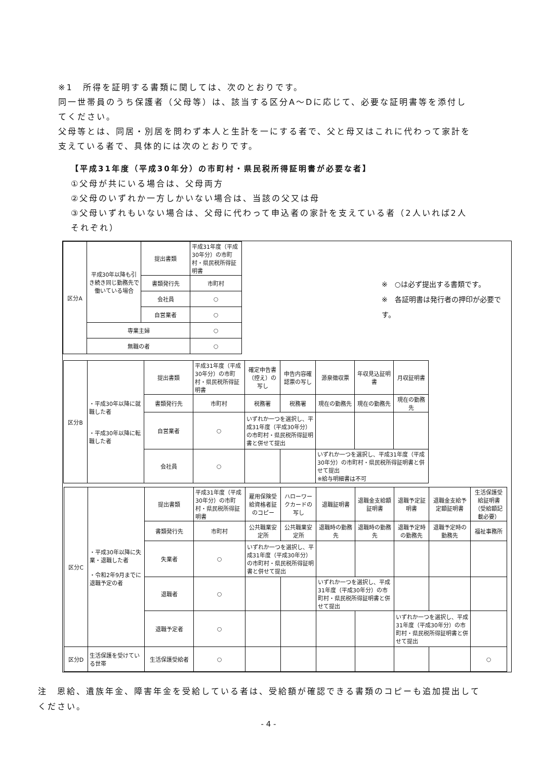※1　所得を証明する書類に関しては、次のとおりです。
同一世帯員のうち保護者（父母等）は、該当する区分A～Dに応じて、必要な証明書等を添付してください。
父母等とは、同居・別居を問わず本人と生計を一にする者で、父と母又はこれに代わって家計を支えている者で、具体的には次のとおりです。
【平成31年度（平成30年分）の市町村・県民税所得証明書が必要な者】
①父母が共にいる場合は、父母両方
②父母のいずれか一方しかいない場合は、当該の父又は母
③父母いずれもいない場合は、父母に代わって申込者の家計を支えている者（2人いれば2人それぞれ）
| 区分A | 平成30年以降も引き続き同じ勤務先で働いている場合 | 提出書類 | 平成31年度（平成30年分）の市町村・県民税所得証明書 |
| | | 書類発行先 | 市町村 |
| | | 会社員 | ○ |
| | | 自営業者 | ○ |
| | 専業主婦 | | ○ |
| | 無職の者 | | ○ |
※　○は必ず提出する書類です。
※　各証明書は発行者の押印が必要です。
| 区分B | ・平成30年以降に就職した者 ・平成30年以降に転職した者 | 提出書類 | 平成31年度（平成30年分）の市町村・県民税所得証明書 | 確定申告書（控え）の写し | 申告内容確認票の写し | 源泉徴収票 | 年収見込証明書 | 月収証明書 |
| | | 書類発行先 | 市町村 | 税務署 | 税務署 | 現在の勤務先 | 現在の勤務先 | 現在の勤務先 |
| | | 自営業者 | ○ | いずれか一つを選択し、平成31年度（平成30年分）の市町村・県民税所得証明書と併せて提出 | | | | |
| | | 会社員 | ○ | | | いずれか一つを選択し、平成31年度（平成30年分）の市町村・県民税所得証明書と併せて提出 ※給与明細書は不可 | | |
| 区分C | ・平成30年以降に失業・退職した者 ・令和2年9月までに退職予定の者 | 提出書類 | 平成31年度（平成30年分）の市町村・県民税所得証明書 | 雇用保険受給資格者証のコピー | ハローワークカードの写し | 退職証明書 | 退職金支給額証明書 | 退職予定証明書 | 退職金支給予定額証明書 | 生活保護受給証明書（受給額記載必要） |
| | | 書類発行先 | 市町村 | 公共職業安定所 | 公共職業安定所 | 退職時の勤務先 | 退職時の勤務先 | 退職予定時の勤務先 | 退職予定時の勤務先 | 福祉事務所 |
| | | 失業者 | ○ | いずれか一つを選択し、平成31年度（平成30年分）の市町村・県民税所得証明書と併せて提出 | | | | | | |
| | | 退職者 | ○ | | | いずれか一つを選択し、平成31年度（平成30年分）の市町村・県民税所得証明書と併せて提出 | | | | |
| | | 退職予定者 | ○ | | | | | いずれか一つを選択し、平成31年度（平成30年分）の市町村・県民税所得証明書と併せて提出 | | |
| 区分D | 生活保護を受けている世帯 | 生活保護受給者 | ○ | | | | | | | ○ |
注　恩給、遺族年金、障害年金を受給している者は、受給額が確認できる書類のコピーも追加提出してください。
- 4 -